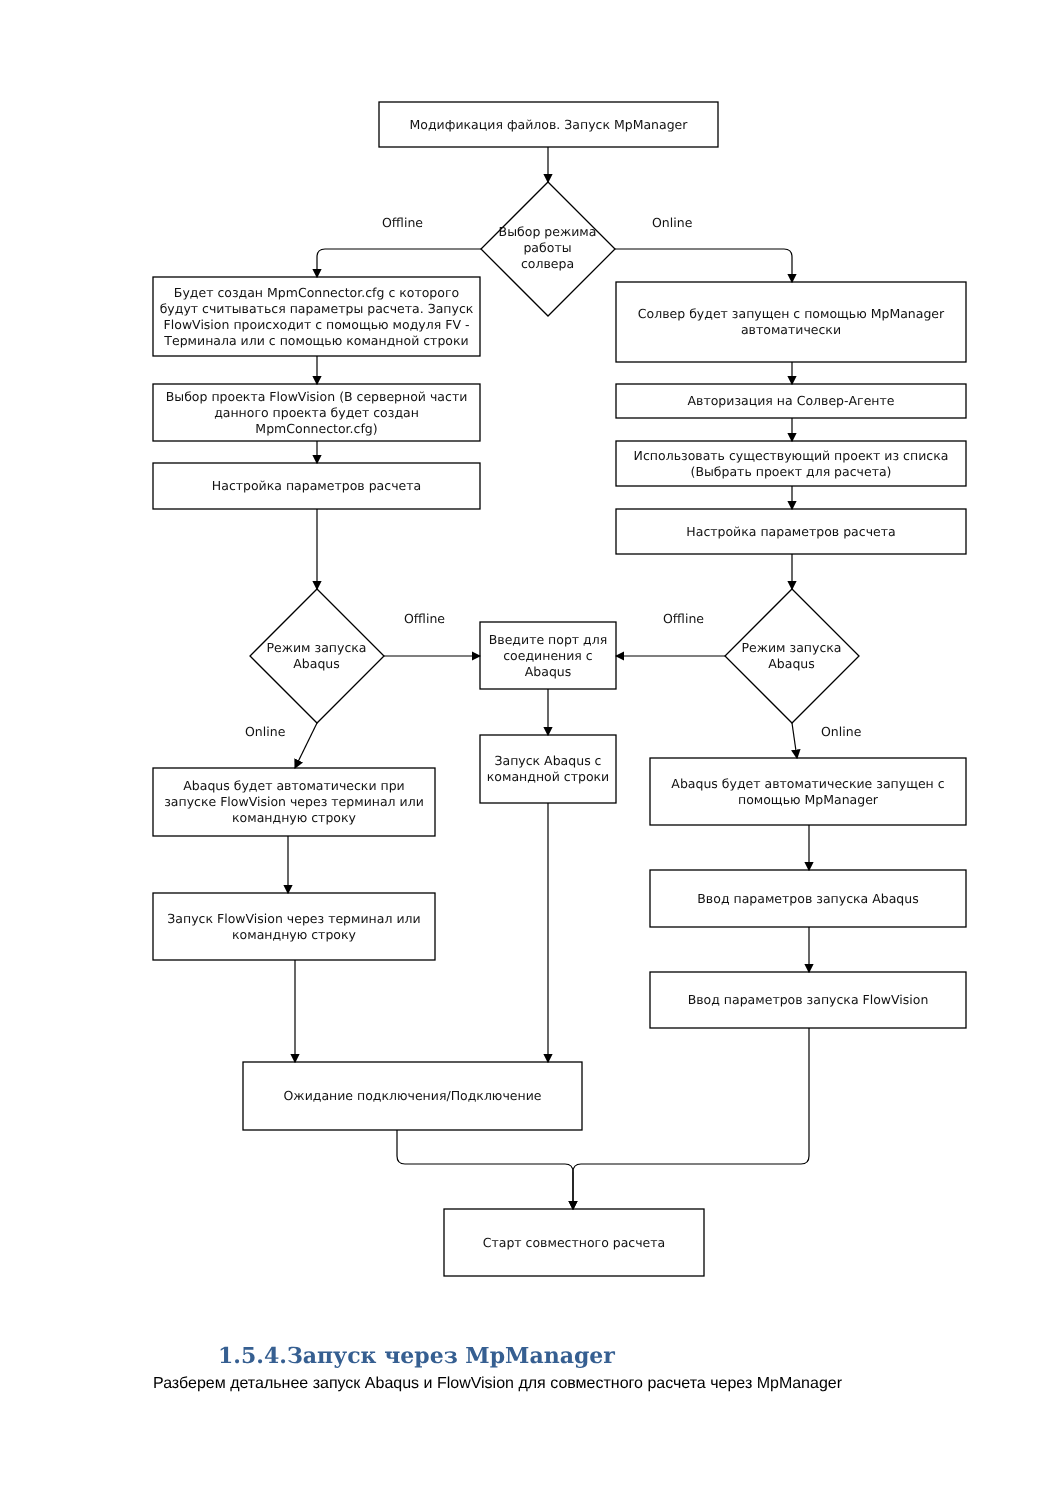Модификация файлов. Запуск MpManager
Offline
Выбор режима работы солвера
Online
Будет создан MpmConnector.cfg с которого будут считываться параметры расчета. Запуск FlowVision происходит с помощью модуля FV - Терминала или с помощью командной строки
Солвер будет запущен с помощью MpManager автоматически
Выбор проекта FlowVision (В серверной части данного проекта будет создан MpmConnector.cfg)
Авторизация на Солвер-Агенте
Использовать существующий проект из списка (Выбрать проект для расчета)
Настройка параметров расчета
Настройка параметров расчета
Режим запуска Abaqus
Offline
Введите порт для соединения с Abaqus
Offline
Режим запуска Abaqus
Online
Online
Запуск Abaqus с командной строки
Abaqus будет автоматически при запуске FlowVision через терминал или командную строку
Abaqus будет автоматические запущен с помощью MpManager
Ввод параметров запуска Abaqus
Запуск FlowVision через терминал или командную строку
Ввод параметров запуска FlowVision
Ожидание подключения/Подключение
Старт совместного расчета
1.5.4.Запуск через MpManager
Разберем детальнее запуск Abaqus и FlowVision для совместного расчета через MpManager